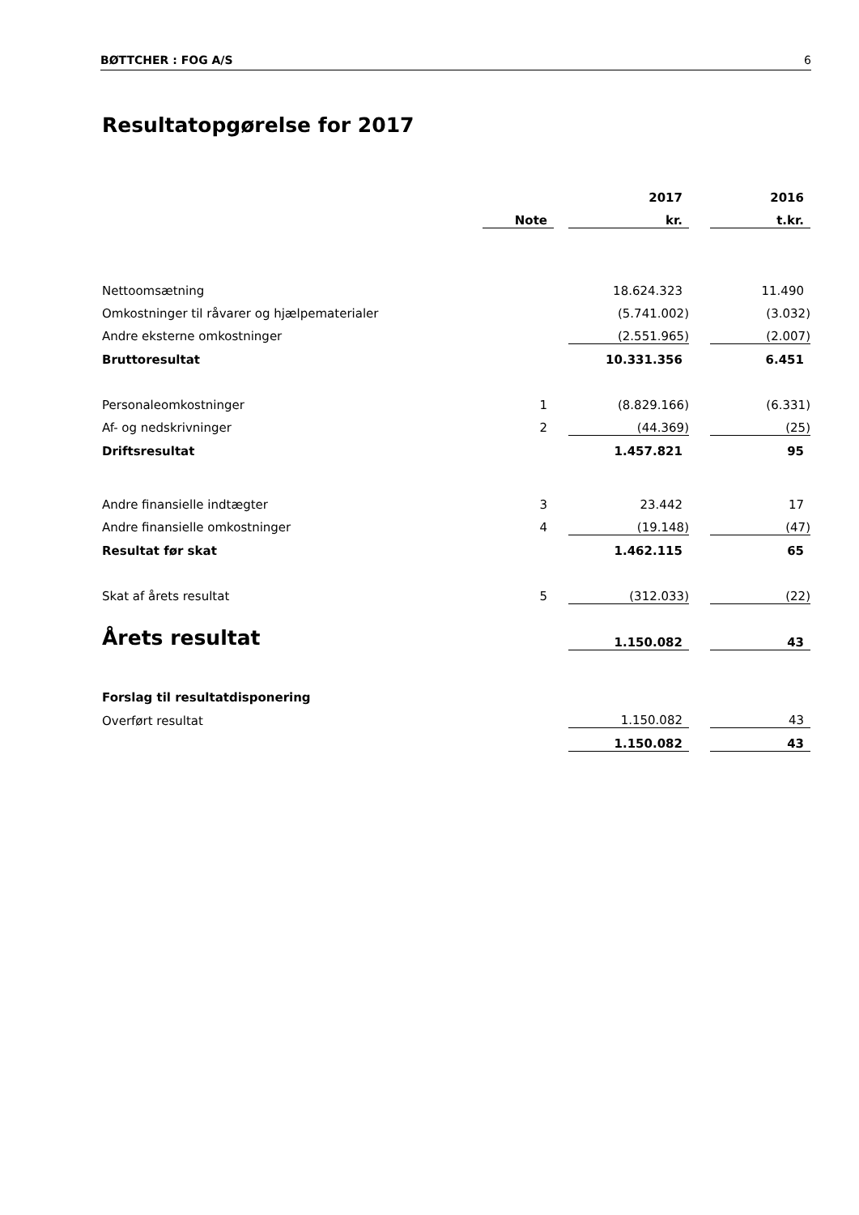BØTTCHER : FOG A/S 6
Resultatopgørelse for 2017
| | | | 2017 | | 2016 |
| | Note | | kr. | | t.kr. |
| Nettoomsætning | | | 18.624.323 | | 11.490 |
| Omkostninger til råvarer og hjælpematerialer | | | (5.741.002) | | (3.032) |
| Andre eksterne omkostninger | | | (2.551.965) | | (2.007) |
| Bruttoresultat | | | 10.331.356 | | 6.451 |
| Personaleomkostninger | 1 | | (8.829.166) | | (6.331) |
| Af- og nedskrivninger | 2 | | (44.369) | | (25) |
| Driftsresultat | | | 1.457.821 | | 95 |
| Andre finansielle indtægter | 3 | | 23.442 | | 17 |
| Andre finansielle omkostninger | 4 | | (19.148) | | (47) |
| Resultat før skat | | | 1.462.115 | | 65 |
| Skat af årets resultat | 5 | | (312.033) | | (22) |
| Årets resultat | | | 1.150.082 | | 43 |
| Forslag til resultatdisponering | | | | | |
| Overført resultat | | | 1.150.082 | | 43 |
| | | | 1.150.082 | | 43 |